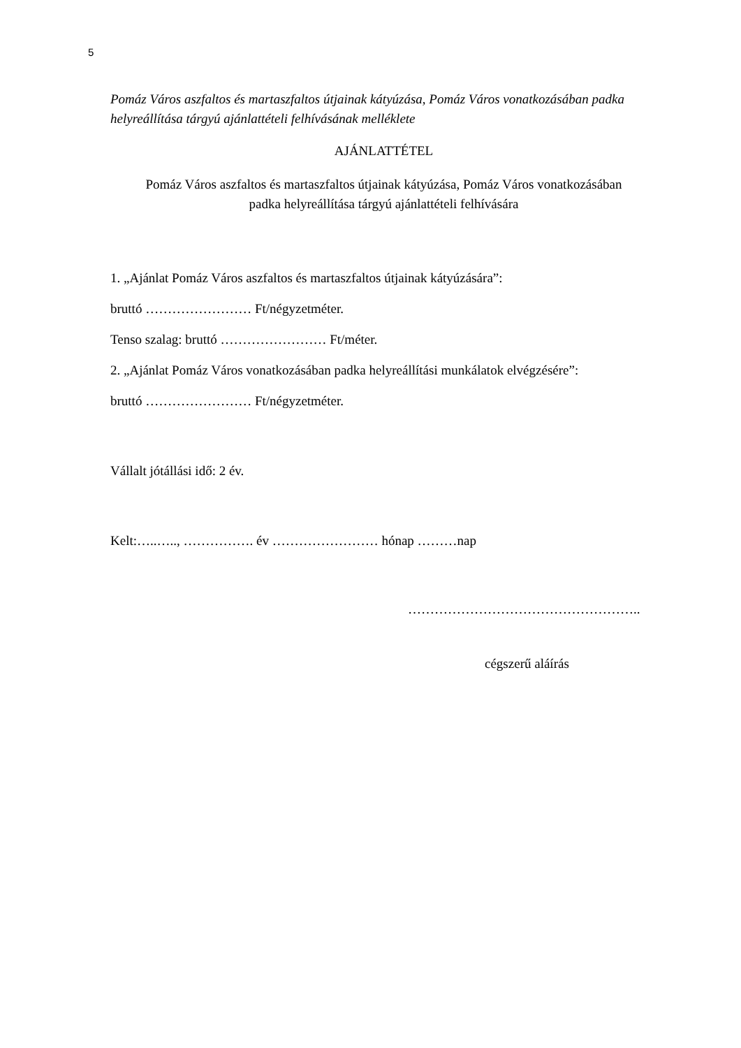5
Pomáz Város aszfaltos és martaszfaltos útjainak kátyúzása, Pomáz Város vonatkozásában padka helyreállítása tárgyú ajánlattételi felhívásának melléklete
AJÁNLATTÉTEL
Pomáz Város aszfaltos és martaszfaltos útjainak kátyúzása, Pomáz Város vonatkozásában
padka helyreállítása tárgyú ajánlattételi felhívására
1. „Ajánlat Pomáz Város aszfaltos és martaszfaltos útjainak kátyúzására”:
bruttó …………………… Ft/négyzetméter.
Tenso szalag: bruttó …………………… Ft/méter.
2. „Ajánlat Pomáz Város vonatkozásában padka helyreállítási munkálatok elvégzésére”:
bruttó …………………… Ft/négyzetméter.
Vállalt jótállási idő: 2 év.
Kelt:…..….., ……………. év …………………… hónap ………nap
……………………………………………..
cégszerű aláírás